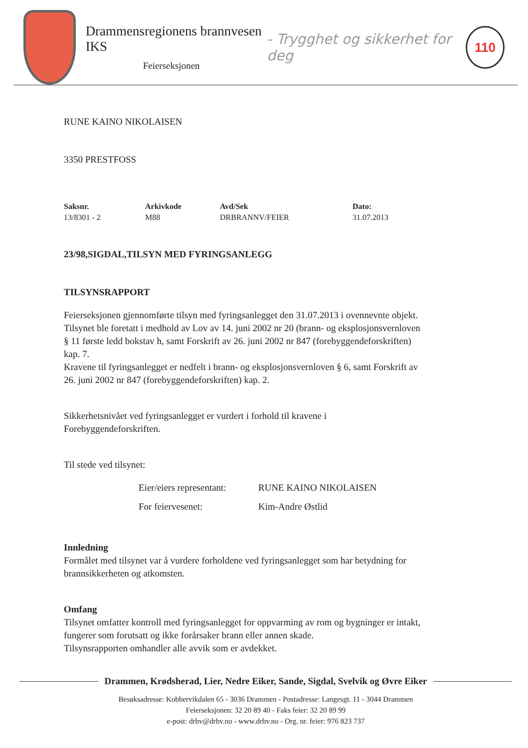Drammensregionens brannvesen IKS
Feierseksjonen
- Trygghet og sikkerhet for deg
110
RUNE KAINO NIKOLAISEN
3350 PRESTFOSS
| Saksnr. | Arkivkode | Avd/Sek | Dato: |
| --- | --- | --- | --- |
| 13/8301 - 2 | M88 | DRBRANNV/FEIER | 31.07.2013 |
23/98,SIGDAL,TILSYN MED FYRINGSANLEGG
TILSYNSRAPPORT
Feierseksjonen gjennomførte tilsyn med fyringsanlegget den 31.07.2013 i ovennevnte objekt.
Tilsynet ble foretatt i medhold av Lov av 14. juni 2002 nr 20 (brann- og eksplosjonsvernloven
§ 11 første ledd bokstav h, samt Forskrift av 26. juni 2002 nr 847 (forebyggendeforskriften)
kap. 7.
Kravene til fyringsanlegget er nedfelt i brann- og eksplosjonsvernloven § 6, samt Forskrift av
26. juni 2002 nr 847 (forebyggendeforskriften) kap. 2.
Sikkerhetsnivået ved fyringsanlegget er vurdert i forhold til kravene i
Forebyggendeforskriften.
Til stede ved tilsynet:
| Eier/eiers representant: | RUNE KAINO NIKOLAISEN |
| For feiervesenet: | Kim-Andre Østlid |
Innledning
Formålet med tilsynet var å vurdere forholdene ved fyringsanlegget som har betydning for
brannsikkerheten og atkomsten.
Omfang
Tilsynet omfatter kontroll med fyringsanlegget for oppvarming av rom og bygninger er intakt,
fungerer som forutsatt og ikke forårsaker brann eller annen skade.
Tilsynsrapporten omhandler alle avvik som er avdekket.
Drammen, Krødsherad, Lier, Nedre Eiker, Sande, Sigdal, Svelvik og Øvre Eiker
Besøksadresse: Kobbervikdalen 65 - 3036 Drammen - Postadresse: Langesgt. 11 - 3044 Drammen
Feierseksjonen: 32 20 89 40 - Faks feier: 32 20 89 99
e-post: drbv@drbv.no - www.drbv.no - Org. nr. feier: 976 823 737